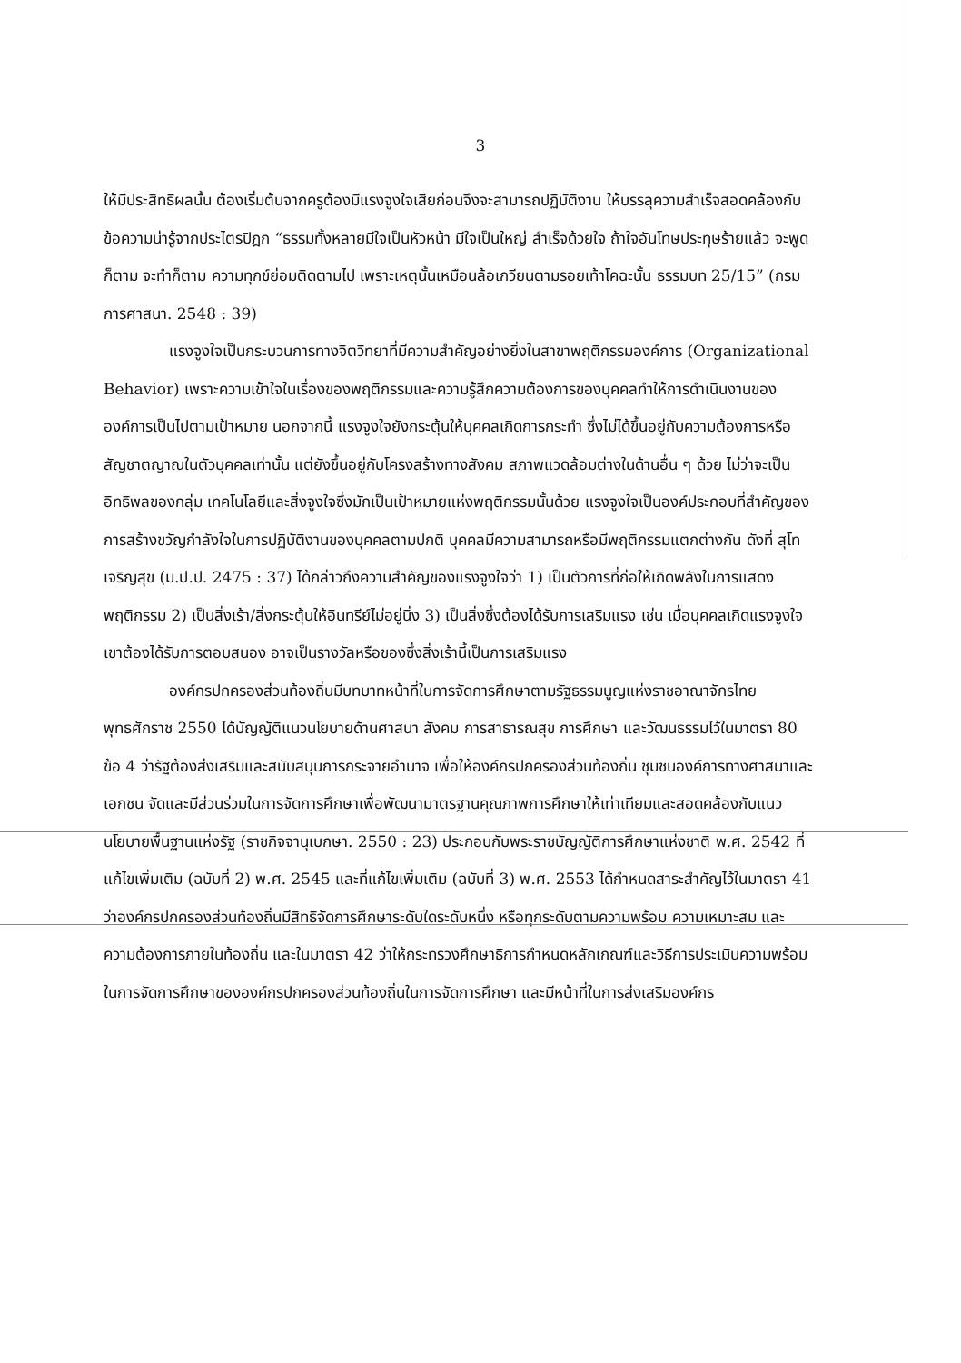3
ให้มีประสิทธิผลนั้น ต้องเริ่มต้นจากครูต้องมีแรงจูงใจเสียก่อนจึงจะสามารถปฏิบัติงาน ให้บรรลุความสำเร็จสอดคล้องกับข้อความน่ารู้จากประไตรปิฎก “ธรรมทั้งหลายมีใจเป็นหัวหน้า มีใจเป็นใหญ่ สำเร็จด้วยใจ ถ้าใจอันโทษประทุษร้ายแล้ว จะพูดก็ตาม จะทำก็ตาม ความทุกข์ย่อมติดตามไป เพราะเหตุนั้นเหมือนล้อเกวียนตามรอยเท้าโคฉะนั้น ธรรมบท 25/15” (กรมการศาสนา. 2548 : 39)
แรงจูงใจเป็นกระบวนการทางจิตวิทยาที่มีความสำคัญอย่างยิ่งในสาขาพฤติกรรมองค์การ (Organizational Behavior) เพราะความเข้าใจในเรื่องของพฤติกรรมและความรู้สึกความต้องการของบุคคลทำให้การดำเนินงานขององค์การเป็นไปตามเป้าหมาย นอกจากนี้ แรงจูงใจยังกระตุ้นให้บุคคลเกิดการกระทำ ซึ่งไม่ได้ขึ้นอยู่กับความต้องการหรือสัญชาตญาณในตัวบุคคลเท่านั้น แต่ยังขึ้นอยู่กับโครงสร้างทางสังคม สภาพแวดล้อมต่างในด้านอื่น ๆ ด้วย ไม่ว่าจะเป็นอิทธิพลของกลุ่ม เทคโนโลยีและสิ่งจูงใจซึ่งมักเป็นเป้าหมายแห่งพฤติกรรมนั้นด้วย แรงจูงใจเป็นองค์ประกอบที่สำคัญของการสร้างขวัญกำลังใจในการปฏิบัติงานของบุคคลตามปกติ บุคคลมีความสามารถหรือมีพฤติกรรมแตกต่างกัน ดังที่ สุโท เจริญสุข (ม.ป.ป. 2475 : 37) ได้กล่าวถึงความสำคัญของแรงจูงใจว่า 1) เป็นตัวการที่ก่อให้เกิดพลังในการแสดงพฤติกรรม 2) เป็นสิ่งเร้า/สิ่งกระตุ้นให้อินทรีย์ไม่อยู่นิ่ง 3) เป็นสิ่งซึ่งต้องได้รับการเสริมแรง เช่น เมื่อบุคคลเกิดแรงจูงใจ เขาต้องได้รับการตอบสนอง อาจเป็นรางวัลหรือของซึ่งสิ่งเร้านี้เป็นการเสริมแรง
องค์กรปกครองส่วนท้องถิ่นมีบทบาทหน้าที่ในการจัดการศึกษาตามรัฐธรรมนูญแห่งราชอาณาจักรไทย พุทธศักราช 2550 ได้บัญญัติแนวนโยบายด้านศาสนา สังคม การสาธารณสุข การศึกษา และวัฒนธรรมไว้ในมาตรา 80 ข้อ 4 ว่ารัฐต้องส่งเสริมและสนับสนุนการกระจายอำนาจ เพื่อให้องค์กรปกครองส่วนท้องถิ่น ชุมชนองค์การทางศาสนาและเอกชน จัดและมีส่วนร่วมในการจัดการศึกษาเพื่อพัฒนามาตรฐานคุณภาพการศึกษาให้เท่าเทียมและสอดคล้องกับแนวนโยบายพื้นฐานแห่งรัฐ (ราชกิจจานุเบกษา. 2550 : 23) ประกอบกับพระราชบัญญัติการศึกษาแห่งชาติ พ.ศ. 2542 ที่แก้ไขเพิ่มเติม (ฉบับที่ 2) พ.ศ. 2545 และที่แก้ไขเพิ่มเติม (ฉบับที่ 3) พ.ศ. 2553 ได้กำหนดสาระสำคัญไว้ในมาตรา 41 ว่าองค์กรปกครองส่วนท้องถิ่นมีสิทธิจัดการศึกษาระดับใดระดับหนึ่ง หรือทุกระดับตามความพร้อม ความเหมาะสม และความต้องการภายในท้องถิ่น และในมาตรา 42 ว่าให้กระทรวงศึกษาธิการกำหนดหลักเกณฑ์และวิธีการประเมินความพร้อมในการจัดการศึกษาขององค์กรปกครองส่วนท้องถิ่นในการจัดการศึกษา และมีหน้าที่ในการส่งเสริมองค์กร